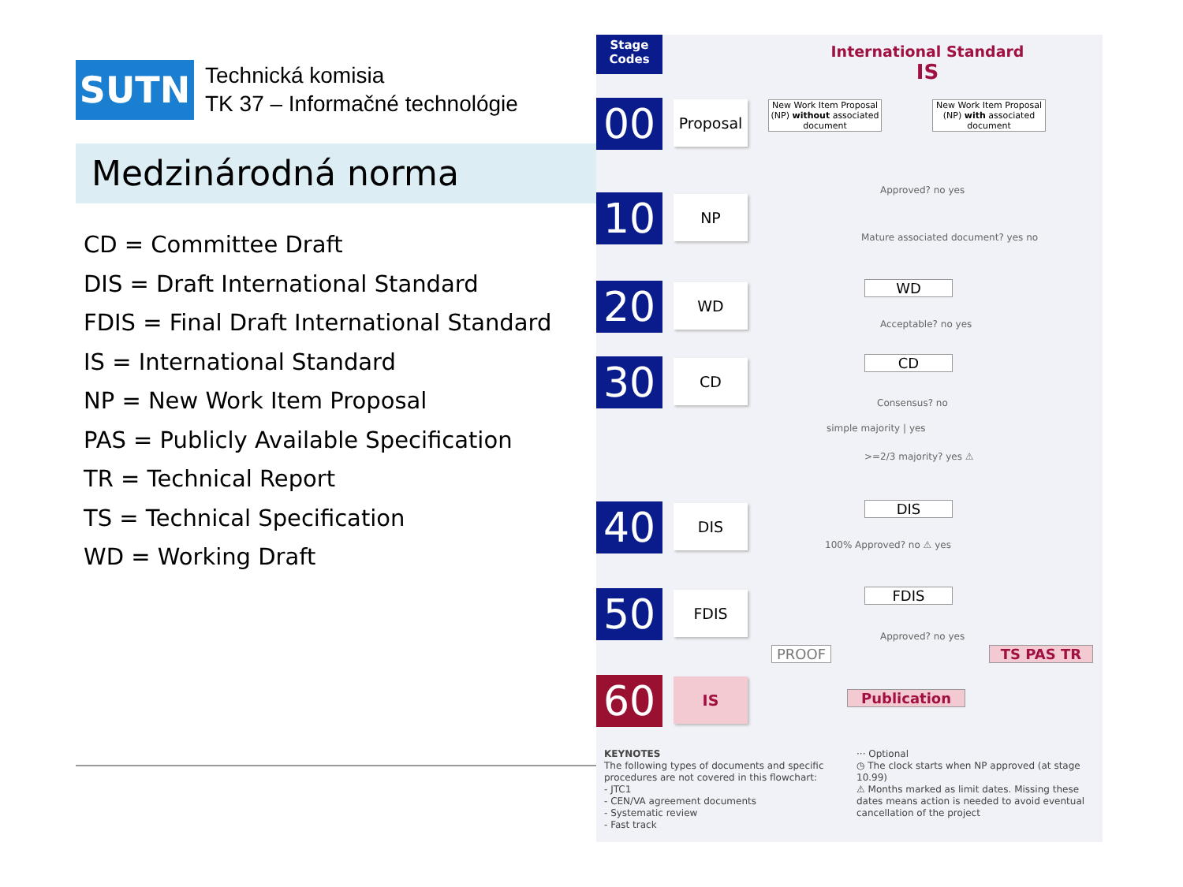SUTN
Technická komisia
TK 37 – Informačné technológie
Medzinárodná norma
CD = Committee Draft
DIS = Draft International Standard
FDIS = Final Draft International Standard
IS = International Standard
NP = New Work Item Proposal
PAS = Publicly Available Specification
TR = Technical Report
TS = Technical Specification
WD = Working Draft
Stage
Codes
International Standard
IS
00 Proposal
10 NP
20 WD
30 CD
40 DIS
50 FDIS
60 IS
New Work Item Proposal (NP) without associated document
New Work Item Proposal (NP) with associated document
Approved? no yes
Mature associated document? yes no
WD
Acceptable? no yes
CD
Consensus? no
simple majority | yes
>=2/3 majority? yes ⚠
DIS
100% Approved? no ⚠ yes
FDIS
Approved? no yes
PROOF TS PAS TR
Publication
KEYNOTES
The following types of documents and specific procedures are not covered in this flowchart:
- JTC1
- CEN/VA agreement documents
- Systematic review
- Fast track
··· Optional
◷ The clock starts when NP approved (at stage 10.99)
⚠ Months marked as limit dates. Missing these dates means action is needed to avoid eventual cancellation of the project